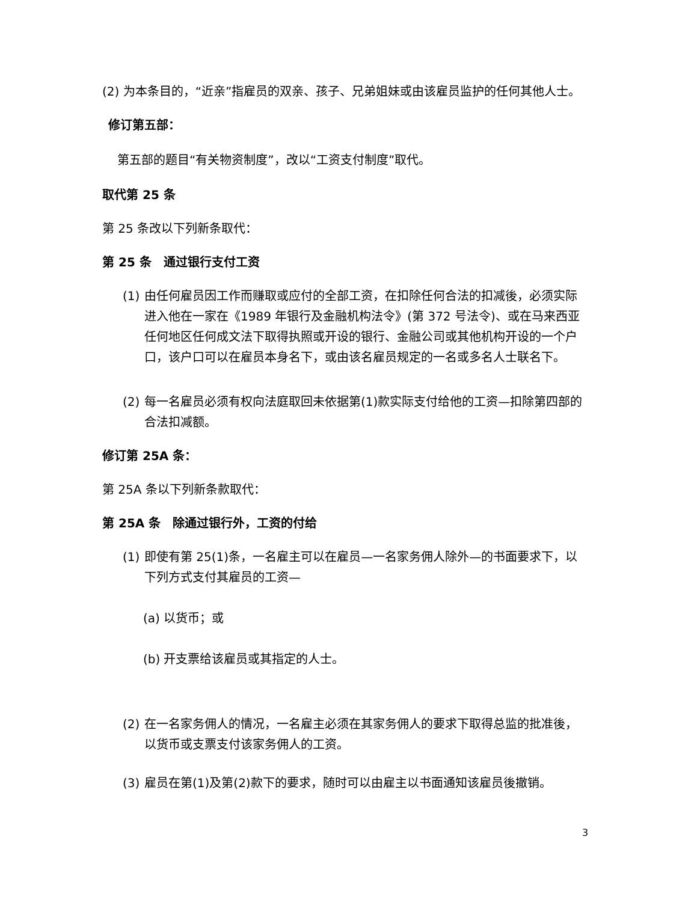(2) 为本条目的，“近亲”指雇员的双亲、孩子、兄弟姐妹或由该雇员监护的任何其他人士。
修订第五部：
第五部的题目“有关物资制度”，改以“工资支付制度”取代。
取代第 25 条
第 25 条改以下列新条取代：
第 25 条　通过银行支付工资
(1) 由任何雇员因工作而赚取或应付的全部工资，在扣除任何合法的扣减後，必须实际进入他在一家在《1989 年银行及金融机构法令》(第 372 号法令)、或在马来西亚任何地区任何成文法下取得执照或开设的银行、金融公司或其他机构开设的一个户口，该户口可以在雇员本身名下，或由该名雇员规定的一名或多名人士联名下。
(2) 每一名雇员必须有权向法庭取回未依据第(1)款实际支付给他的工资—扣除第四部的合法扣减额。
修订第 25A 条：
第 25A 条以下列新条款取代：
第 25A 条　除通过银行外，工资的付给
(1) 即使有第 25(1)条，一名雇主可以在雇员—一名家务佣人除外—的书面要求下，以下列方式支付其雇员的工资—
(a) 以货币；或
(b) 开支票给该雇员或其指定的人士。
(2) 在一名家务佣人的情况，一名雇主必须在其家务佣人的要求下取得总监的批准後，以货币或支票支付该家务佣人的工资。
(3) 雇员在第(1)及第(2)款下的要求，随时可以由雇主以书面通知该雇员後撤销。
3